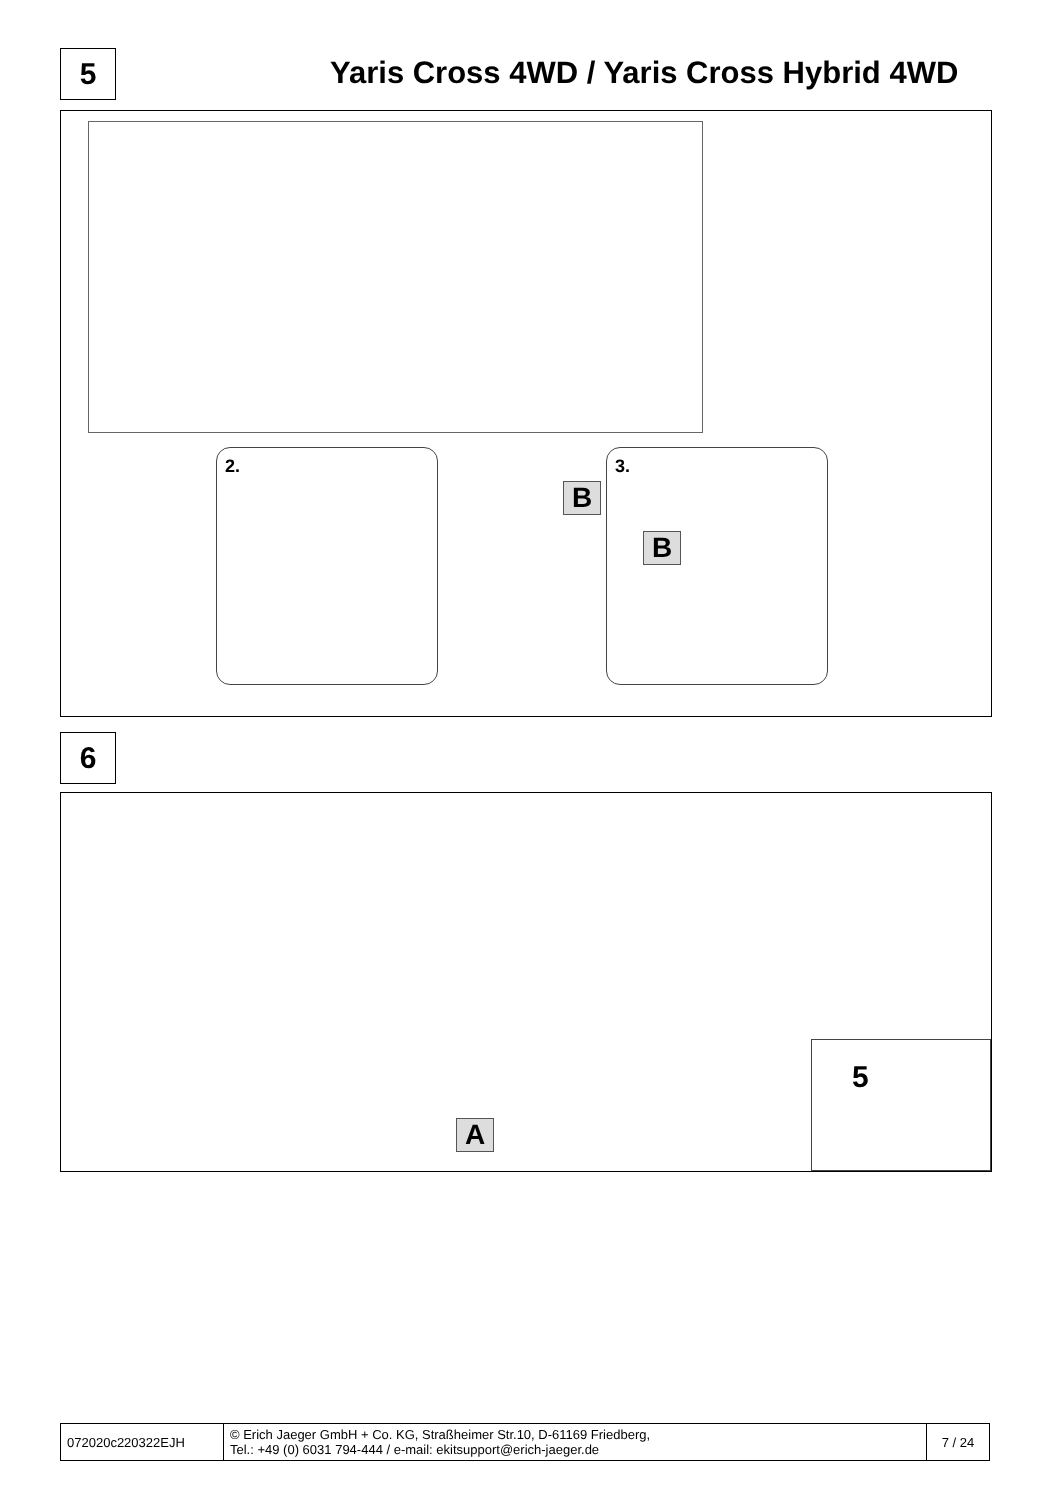5
Yaris Cross 4WD / Yaris Cross Hybrid 4WD
2. 3.
B
B
6
A
5
| 072020c220322EJH | © Erich Jaeger GmbH + Co. KG, Straßheimer Str.10, D-61169 Friedberg, Tel.: +49 (0) 6031 794-444 / e-mail: ekitsupport@erich-jaeger.de | 7 / 24 |